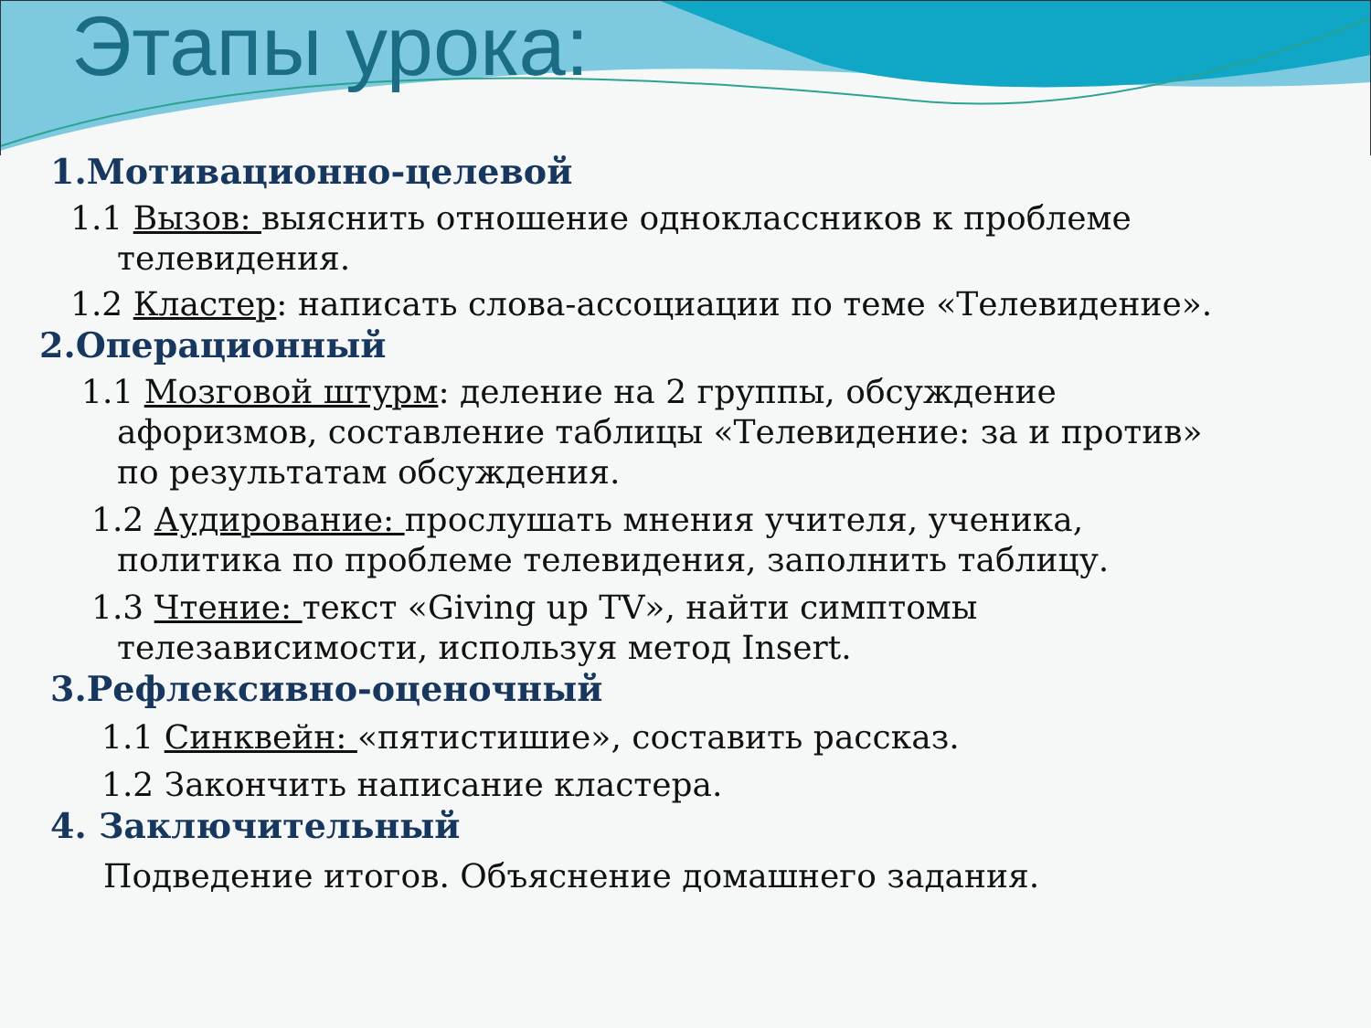Этапы урока:
1.Мотивационно-целевой
1.1 Вызов: выяснить отношение одноклассников к проблеме
телевидения.
1.2 Кластер: написать слова-ассоциации по теме «Телевидение».
2.Операционный
1.1 Мозговой штурм: деление на 2 группы, обсуждение
афоризмов, составление таблицы «Телевидение: за и против»
по результатам обсуждения.
1.2 Аудирование: прослушать мнения учителя, ученика,
политика по проблеме телевидения, заполнить таблицу.
1.3 Чтение: текст «Giving up TV», найти симптомы
телезависимости, используя метод Insert.
3.Рефлексивно-оценочный
1.1 Синквейн: «пятистишие», составить рассказ.
1.2 Закончить написание кластера.
4. Заключительный
Подведение итогов. Объяснение домашнего задания.